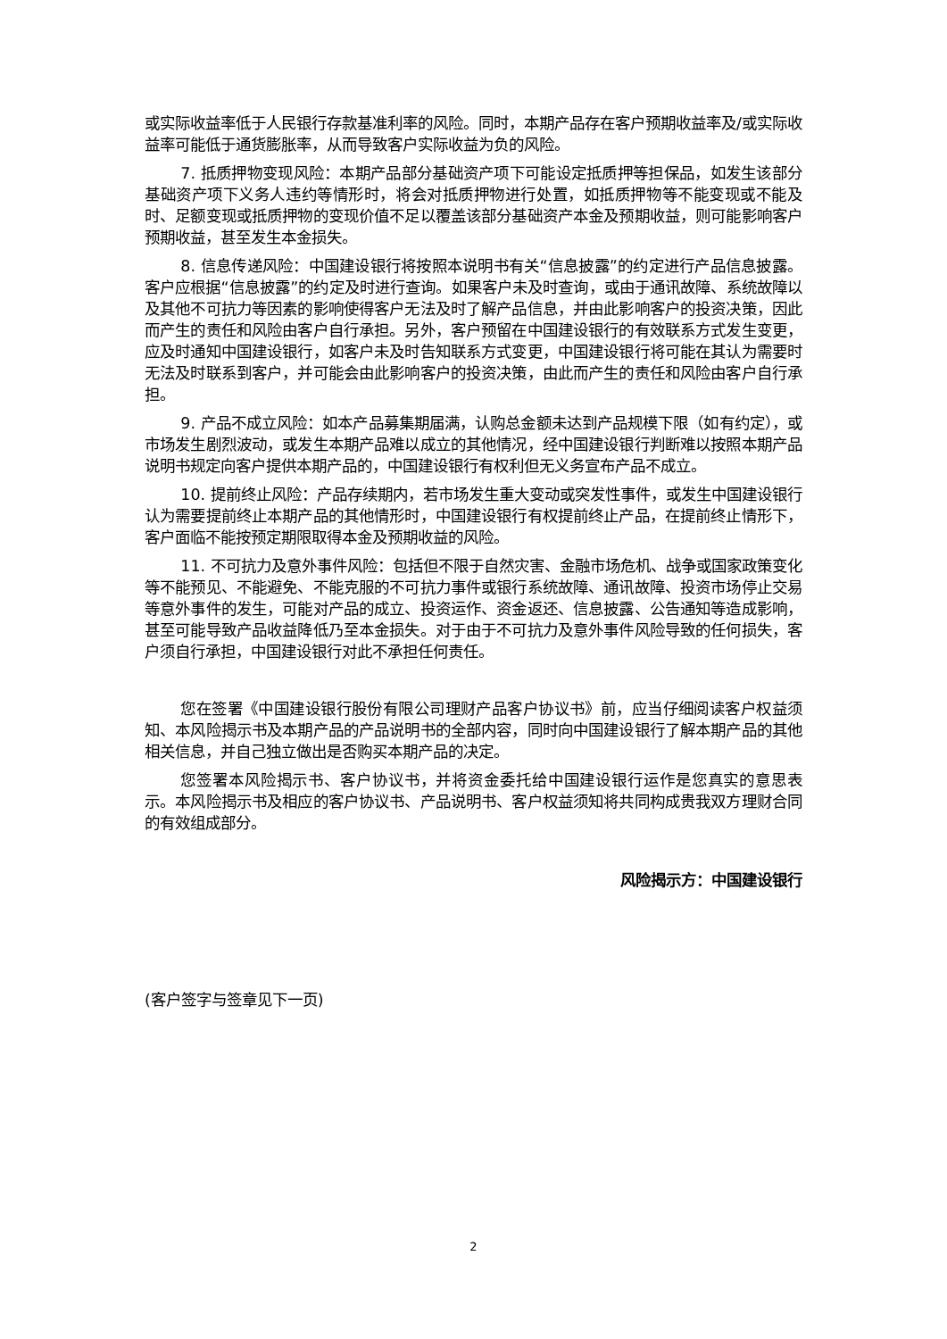或实际收益率低于人民银行存款基准利率的风险。同时，本期产品存在客户预期收益率及/或实际收益率可能低于通货膨胀率，从而导致客户实际收益为负的风险。
7. 抵质押物变现风险：本期产品部分基础资产项下可能设定抵质押等担保品，如发生该部分基础资产项下义务人违约等情形时，将会对抵质押物进行处置，如抵质押物等不能变现或不能及时、足额变现或抵质押物的变现价值不足以覆盖该部分基础资产本金及预期收益，则可能影响客户预期收益，甚至发生本金损失。
8. 信息传递风险：中国建设银行将按照本说明书有关“信息披露”的约定进行产品信息披露。客户应根据“信息披露”的约定及时进行查询。如果客户未及时查询，或由于通讯故障、系统故障以及其他不可抗力等因素的影响使得客户无法及时了解产品信息，并由此影响客户的投资决策，因此而产生的责任和风险由客户自行承担。另外，客户预留在中国建设银行的有效联系方式发生变更，应及时通知中国建设银行，如客户未及时告知联系方式变更，中国建设银行将可能在其认为需要时无法及时联系到客户，并可能会由此影响客户的投资决策，由此而产生的责任和风险由客户自行承担。
9. 产品不成立风险：如本产品募集期届满，认购总金额未达到产品规模下限（如有约定），或市场发生剧烈波动，或发生本期产品难以成立的其他情况，经中国建设银行判断难以按照本期产品说明书规定向客户提供本期产品的，中国建设银行有权利但无义务宣布产品不成立。
10. 提前终止风险：产品存续期内，若市场发生重大变动或突发性事件，或发生中国建设银行认为需要提前终止本期产品的其他情形时，中国建设银行有权提前终止产品，在提前终止情形下，客户面临不能按预定期限取得本金及预期收益的风险。
11. 不可抗力及意外事件风险：包括但不限于自然灾害、金融市场危机、战争或国家政策变化等不能预见、不能避免、不能克服的不可抗力事件或银行系统故障、通讯故障、投资市场停止交易等意外事件的发生，可能对产品的成立、投资运作、资金返还、信息披露、公告通知等造成影响，甚至可能导致产品收益降低乃至本金损失。对于由于不可抗力及意外事件风险导致的任何损失，客户须自行承担，中国建设银行对此不承担任何责任。
您在签署《中国建设银行股份有限公司理财产品客户协议书》前，应当仔细阅读客户权益须知、本风险揭示书及本期产品的产品说明书的全部内容，同时向中国建设银行了解本期产品的其他相关信息，并自己独立做出是否购买本期产品的决定。
您签署本风险揭示书、客户协议书，并将资金委托给中国建设银行运作是您真实的意思表示。本风险揭示书及相应的客户协议书、产品说明书、客户权益须知将共同构成贵我双方理财合同的有效组成部分。
风险揭示方：中国建设银行
(客户签字与签章见下一页)
2